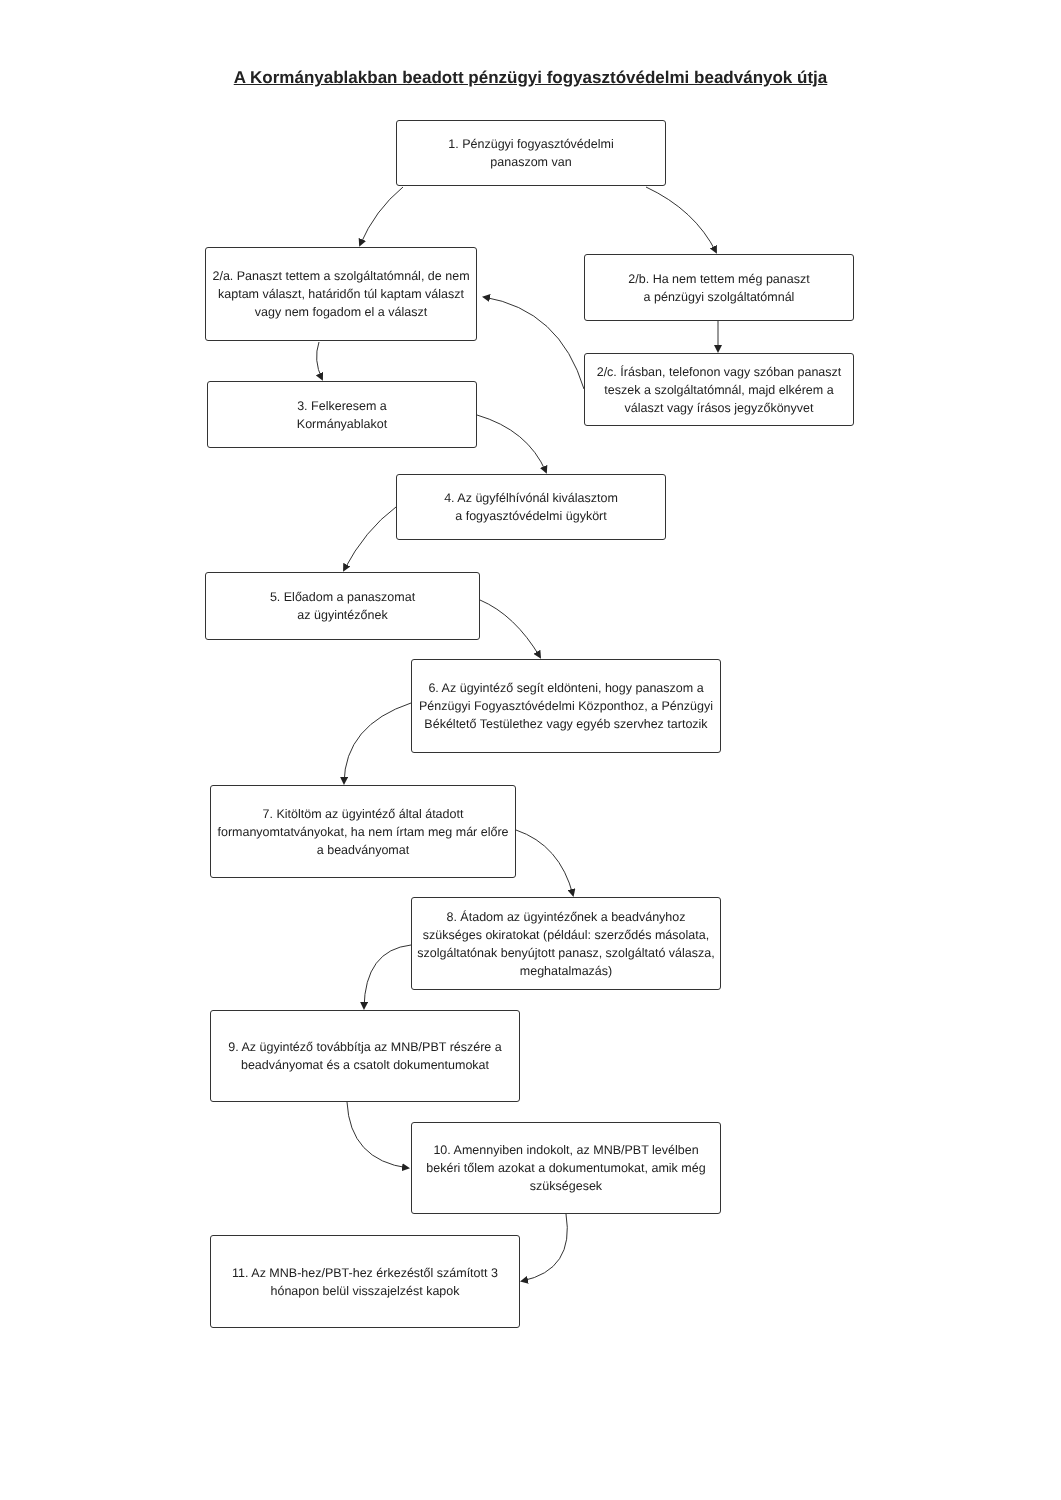A Kormányablakban beadott pénzügyi fogyasztóvédelmi beadványok útja
1. Pénzügyi fogyasztóvédelmi
panaszom van
2/a. Panaszt tettem a szolgáltatómnál, de nem kaptam választ, határidőn túl kaptam választ vagy nem fogadom el a választ
3. Felkeresem a
Kormányablakot
2/b. Ha nem tettem még panaszt
a pénzügyi szolgáltatómnál
2/c. Írásban, telefonon vagy szóban panaszt teszek a szolgáltatómnál, majd elkérem a választ vagy írásos jegyzőkönyvet
4. Az ügyfélhívónál kiválasztom
a fogyasztóvédelmi ügykört
5. Előadom a panaszomat
az ügyintézőnek
6. Az ügyintéző segít eldönteni, hogy panaszom a Pénzügyi Fogyasztóvédelmi Központhoz, a Pénzügyi Békéltető Testülethez vagy egyéb szervhez tartozik
7. Kitöltöm az ügyintéző által átadott formanyomtatványokat, ha nem írtam meg már előre a beadványomat
8. Átadom az ügyintézőnek a beadványhoz szükséges okiratokat (például: szerződés másolata, szolgáltatónak benyújtott panasz, szolgáltató válasza, meghatalmazás)
9. Az ügyintéző továbbítja az MNB/PBT részére a beadványomat és a csatolt dokumentumokat
10. Amennyiben indokolt, az MNB/PBT levélben bekéri tőlem azokat a dokumentumokat, amik még szükségesek
11. Az MNB-hez/PBT-hez érkezéstől számított 3 hónapon belül visszajelzést kapok